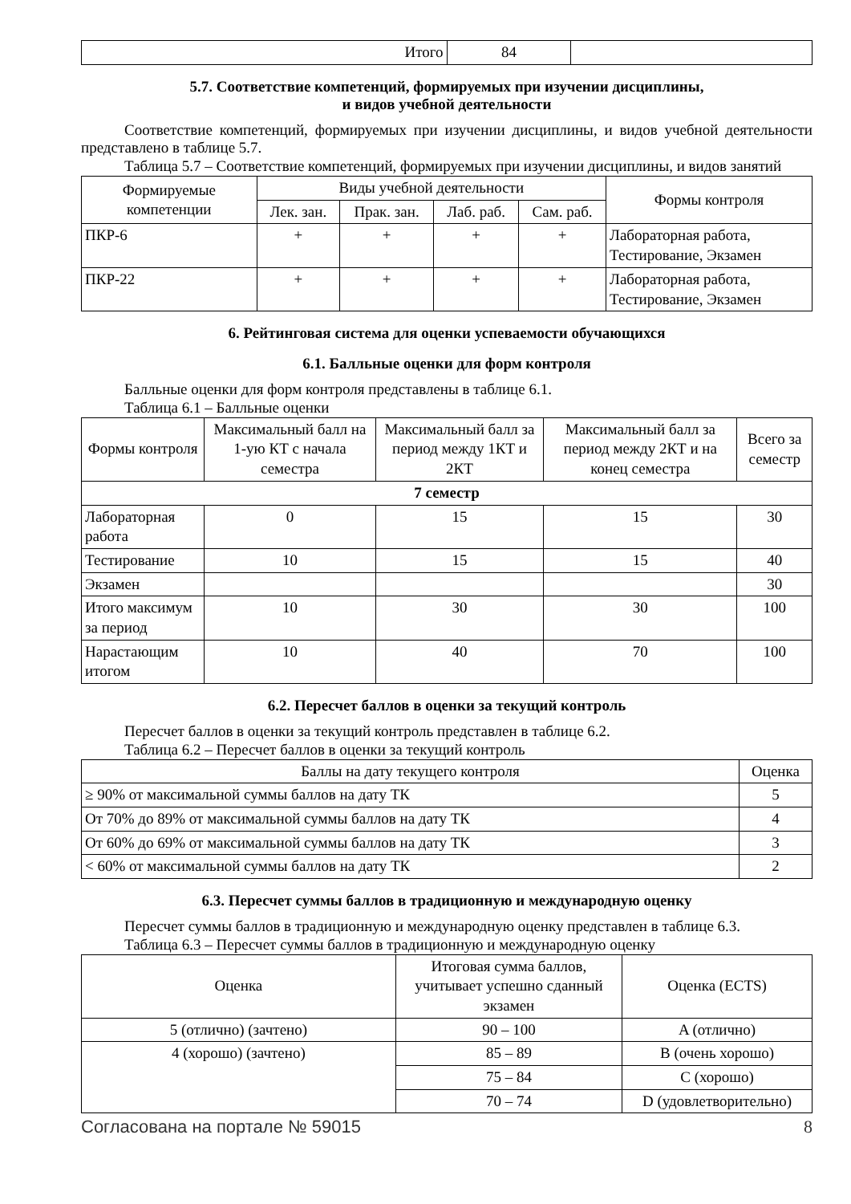| Итого | 84 | |
5.7. Соответствие компетенций, формируемых при изучении дисциплины,
и видов учебной деятельности
Соответствие компетенций, формируемых при изучении дисциплины, и видов учебной деятельности представлено в таблице 5.7.
Таблица 5.7 – Соответствие компетенций, формируемых при изучении дисциплины, и видов занятий
| Формируемые компетенции | Виды учебной деятельности | | | | Формы контроля |
| --- | --- | --- | --- | --- | --- |
| | Лек. зан. | Прак. зан. | Лаб. раб. | Сам. раб. | |
| ПКР-6 | + | + | + | + | Лабораторная работа, Тестирование, Экзамен |
| ПКР-22 | + | + | + | + | Лабораторная работа, Тестирование, Экзамен |
6. Рейтинговая система для оценки успеваемости обучающихся
6.1. Балльные оценки для форм контроля
Балльные оценки для форм контроля представлены в таблице 6.1.
Таблица 6.1 – Балльные оценки
| Формы контроля | Максимальный балл на 1-ую КТ с начала семестра | Максимальный балл за период между 1КТ и 2КТ | Максимальный балл за период между 2КТ и на конец семестра | Всего за семестр |
| --- | --- | --- | --- | --- |
| 7 семестр | | | | |
| Лабораторная работа | 0 | 15 | 15 | 30 |
| Тестирование | 10 | 15 | 15 | 40 |
| Экзамен | | | | 30 |
| Итого максимум за период | 10 | 30 | 30 | 100 |
| Нарастающим итогом | 10 | 40 | 70 | 100 |
6.2. Пересчет баллов в оценки за текущий контроль
Пересчет баллов в оценки за текущий контроль представлен в таблице 6.2.
Таблица 6.2 – Пересчет баллов в оценки за текущий контроль
| Баллы на дату текущего контроля | Оценка |
| --- | --- |
| ≥ 90% от максимальной суммы баллов на дату ТК | 5 |
| От 70% до 89% от максимальной суммы баллов на дату ТК | 4 |
| От 60% до 69% от максимальной суммы баллов на дату ТК | 3 |
| < 60% от максимальной суммы баллов на дату ТК | 2 |
6.3. Пересчет суммы баллов в традиционную и международную оценку
Пересчет суммы баллов в традиционную и международную оценку представлен в таблице 6.3.
Таблица 6.3 – Пересчет суммы баллов в традиционную и международную оценку
| Оценка | Итоговая сумма баллов, учитывает успешно сданный экзамен | Оценка (ECTS) |
| --- | --- | --- |
| 5 (отлично) (зачтено) | 90 – 100 | A (отлично) |
| 4 (хорошо) (зачтено) | 85 – 89 | B (очень хорошо) |
| | 75 – 84 | C (хорошо) |
| | 70 – 74 | D (удовлетворительно) |
Согласована на портале № 59015 8